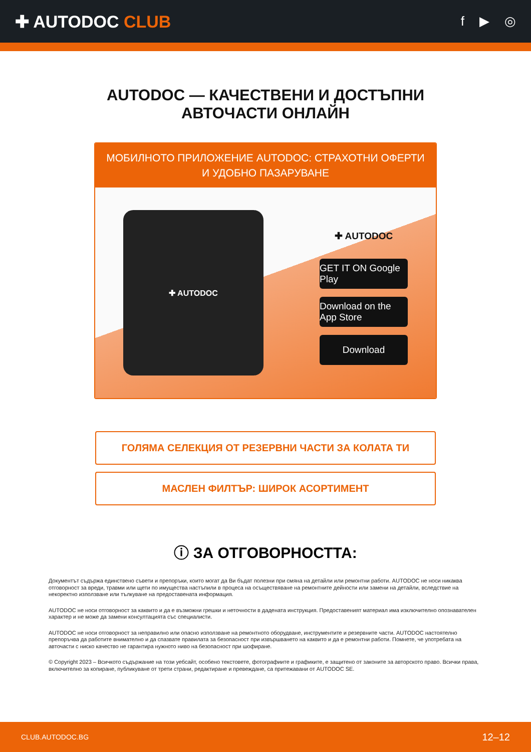✚ AUTODOC CLUB
f ▶ ◎
AUTODOC — КАЧЕСТВЕНИ И ДОСТЪПНИ
АВТОЧАСТИ ОНЛАЙН
МОБИЛНОТО ПРИЛОЖЕНИЕ AUTODOC: СТРАХОТНИ ОФЕРТИ И УДОБНО ПАЗАРУВАНЕ
✚ AUTODOC
✚ AUTODOC
GET IT ON Google Play
Download on the App Store
Download
ГОЛЯМА СЕЛЕКЦИЯ ОТ РЕЗЕРВНИ ЧАСТИ ЗА КОЛАТА ТИ
МАСЛЕН ФИЛТЪР: ШИРОК АСОРТИМЕНТ
ⓘ ЗА ОТГОВОРНОСТТА:
Документът съдържа единствено съвети и препоръки, които могат да Ви бъдат полезни при смяна на детайли или ремонтни работи. AUTODOC не носи никаква отговорност за вреди, травми или щети по имущества настъпили в процеса на осъществяване на ремонтните дейности или замени на детайли, вследствие на некоректно използване или тълкуване на предоставената информация.
AUTODOC не носи отговорност за каквито и да е възможни грешки и неточности в дадената инструкция. Предоставеният материал има изключително опознавателен характер и не може да замени консултацията със специалисти.
AUTODOC не носи отговорност за неправилно или опасно използване на ремонтното оборудване, инструментите и резервните части. AUTODOC настоятелно препоръчва да работите внимателно и да спазвате правилата за безопасност при извършването на каквито и да е ремонтни работи. Помнете, че употребата на авточасти с ниско качество не гарантира нужното ниво на безопасност при шофиране.
© Copyright 2023 – Всичкото съдържание на този уебсайт, особено текстовете, фотографиите и графиките, е защитено от законите за авторското право. Всички права, включително за копиране, публикуване от трети страни, редактиране и превеждане, са притежавани от AUTODOC SE.
CLUB.AUTODOC.BG 12–12